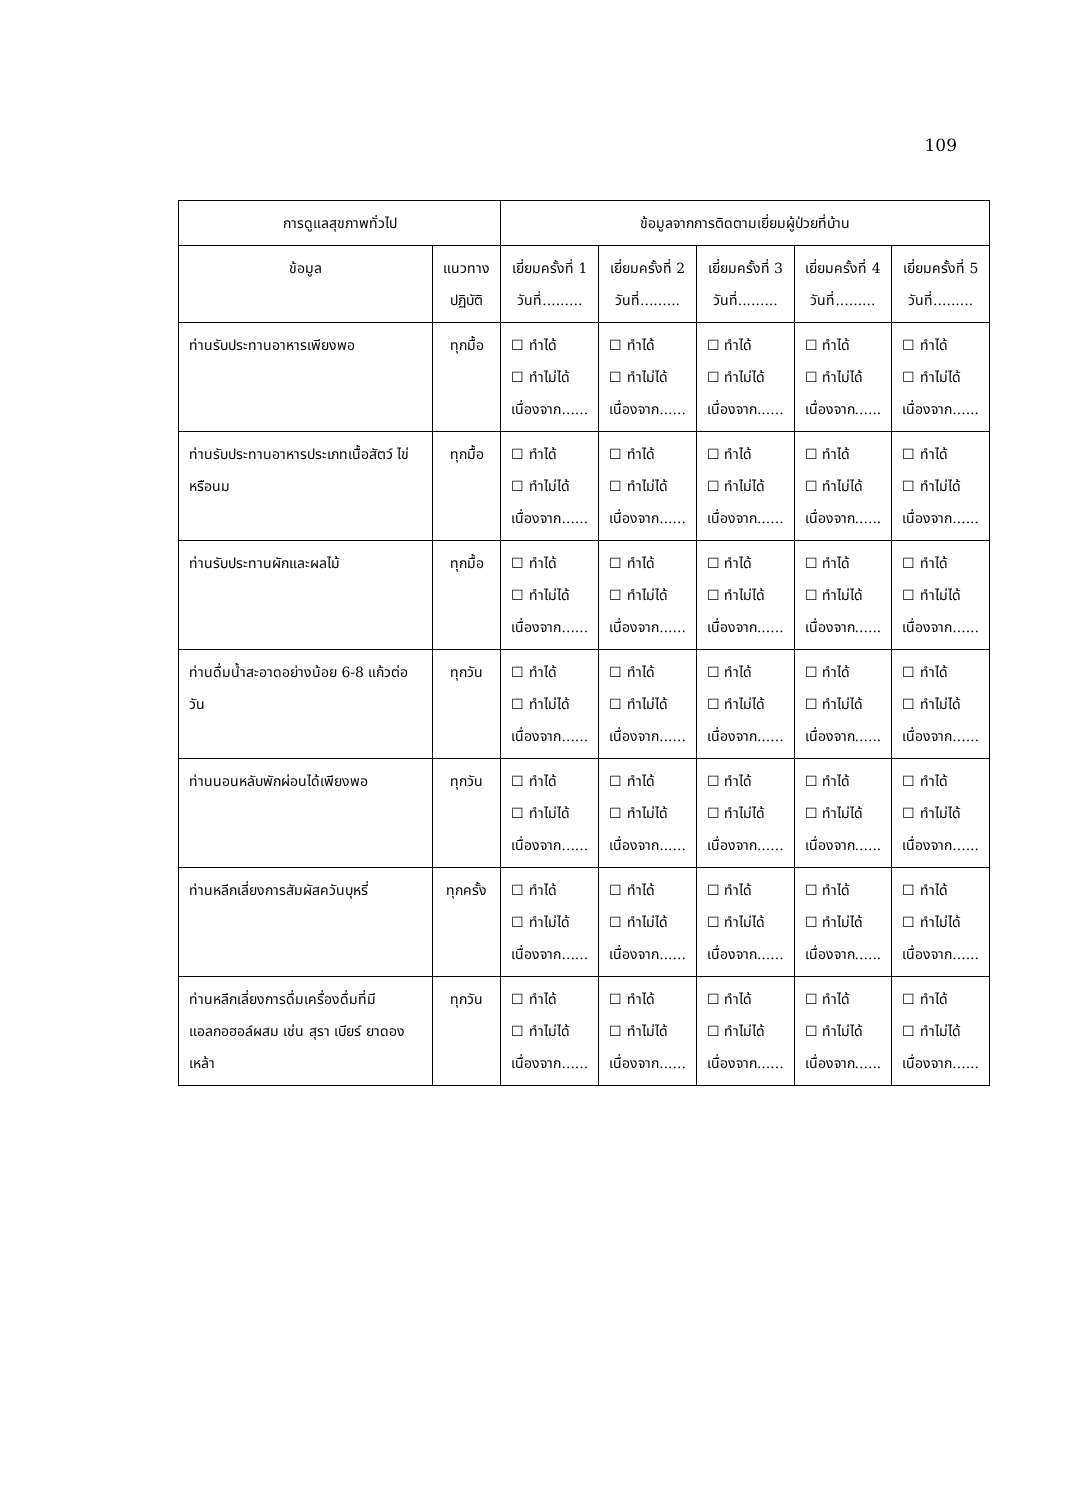109
| การดูแลสุขภาพทั่วไป | | ข้อมูลจากการติดตามเยี่ยมผู้ป่วยที่บ้าน | | | | |
| --- | --- | --- | --- | --- | --- | --- |
| ข้อมูล | แนวทาง ปฏิบัติ | เยี่ยมครั้งที่ 1 วันที่......... | เยี่ยมครั้งที่ 2 วันที่......... | เยี่ยมครั้งที่ 3 วันที่......... | เยี่ยมครั้งที่ 4 วันที่......... | เยี่ยมครั้งที่ 5 วันที่......... |
| ท่านรับประทานอาหารเพียงพอ | ทุกมื้อ | ☐ ทำได้ ☐ ทำไม่ได้ เนื่องจาก...... | ☐ ทำได้ ☐ ทำไม่ได้ เนื่องจาก...... | ☐ ทำได้ ☐ ทำไม่ได้ เนื่องจาก...... | ☐ ทำได้ ☐ ทำไม่ได้ เนื่องจาก...... | ☐ ทำได้ ☐ ทำไม่ได้ เนื่องจาก...... |
| ท่านรับประทานอาหารประเภทเนื้อสัตว์ ไข่ หรือนม | ทุกมื้อ | ☐ ทำได้ ☐ ทำไม่ได้ เนื่องจาก...... | ☐ ทำได้ ☐ ทำไม่ได้ เนื่องจาก...... | ☐ ทำได้ ☐ ทำไม่ได้ เนื่องจาก...... | ☐ ทำได้ ☐ ทำไม่ได้ เนื่องจาก...... | ☐ ทำได้ ☐ ทำไม่ได้ เนื่องจาก...... |
| ท่านรับประทานผักและผลไม้ | ทุกมื้อ | ☐ ทำได้ ☐ ทำไม่ได้ เนื่องจาก...... | ☐ ทำได้ ☐ ทำไม่ได้ เนื่องจาก...... | ☐ ทำได้ ☐ ทำไม่ได้ เนื่องจาก...... | ☐ ทำได้ ☐ ทำไม่ได้ เนื่องจาก...... | ☐ ทำได้ ☐ ทำไม่ได้ เนื่องจาก...... |
| ท่านดื่มน้ำสะอาดอย่างน้อย 6-8 แก้วต่อวัน | ทุกวัน | ☐ ทำได้ ☐ ทำไม่ได้ เนื่องจาก...... | ☐ ทำได้ ☐ ทำไม่ได้ เนื่องจาก...... | ☐ ทำได้ ☐ ทำไม่ได้ เนื่องจาก...... | ☐ ทำได้ ☐ ทำไม่ได้ เนื่องจาก...... | ☐ ทำได้ ☐ ทำไม่ได้ เนื่องจาก...... |
| ท่านนอนหลับพักผ่อนได้เพียงพอ | ทุกวัน | ☐ ทำได้ ☐ ทำไม่ได้ เนื่องจาก...... | ☐ ทำได้ ☐ ทำไม่ได้ เนื่องจาก...... | ☐ ทำได้ ☐ ทำไม่ได้ เนื่องจาก...... | ☐ ทำได้ ☐ ทำไม่ได้ เนื่องจาก...... | ☐ ทำได้ ☐ ทำไม่ได้ เนื่องจาก...... |
| ท่านหลีกเลี่ยงการสัมผัสควันบุหรี่ | ทุกครั้ง | ☐ ทำได้ ☐ ทำไม่ได้ เนื่องจาก...... | ☐ ทำได้ ☐ ทำไม่ได้ เนื่องจาก...... | ☐ ทำได้ ☐ ทำไม่ได้ เนื่องจาก...... | ☐ ทำได้ ☐ ทำไม่ได้ เนื่องจาก...... | ☐ ทำได้ ☐ ทำไม่ได้ เนื่องจาก...... |
| ท่านหลีกเลี่ยงการดื่มเครื่องดื่มที่มีแอลกอฮอล์ผสม เช่น สุรา เบียร์ ยาดองเหล้า | ทุกวัน | ☐ ทำได้ ☐ ทำไม่ได้ เนื่องจาก...... | ☐ ทำได้ ☐ ทำไม่ได้ เนื่องจาก...... | ☐ ทำได้ ☐ ทำไม่ได้ เนื่องจาก...... | ☐ ทำได้ ☐ ทำไม่ได้ เนื่องจาก...... | ☐ ทำได้ ☐ ทำไม่ได้ เนื่องจาก...... |